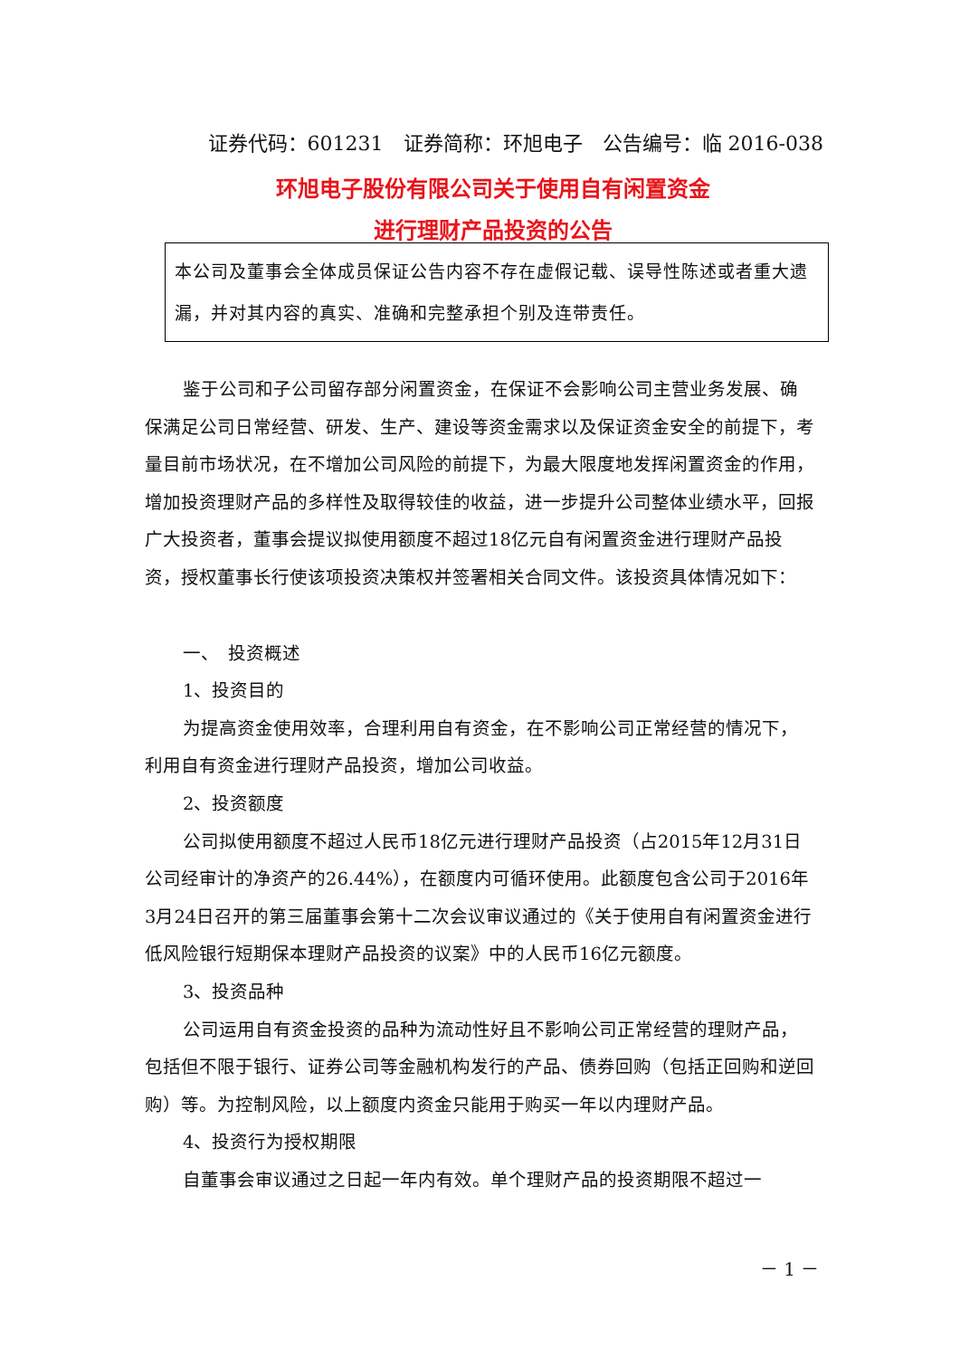证券代码：601231　证券简称：环旭电子　公告编号：临 2016-038
环旭电子股份有限公司关于使用自有闲置资金
进行理财产品投资的公告
本公司及董事会全体成员保证公告内容不存在虚假记载、误导性陈述或者重大遗漏，并对其内容的真实、准确和完整承担个别及连带责任。
鉴于公司和子公司留存部分闲置资金，在保证不会影响公司主营业务发展、确保满足公司日常经营、研发、生产、建设等资金需求以及保证资金安全的前提下，考量目前市场状况，在不增加公司风险的前提下，为最大限度地发挥闲置资金的作用，增加投资理财产品的多样性及取得较佳的收益，进一步提升公司整体业绩水平，回报广大投资者，董事会提议拟使用额度不超过18亿元自有闲置资金进行理财产品投资，授权董事长行使该项投资决策权并签署相关合同文件。该投资具体情况如下：
一、　投资概述
1、投资目的
为提高资金使用效率，合理利用自有资金，在不影响公司正常经营的情况下，利用自有资金进行理财产品投资，增加公司收益。
2、投资额度
公司拟使用额度不超过人民币18亿元进行理财产品投资（占2015年12月31日公司经审计的净资产的26.44%），在额度内可循环使用。此额度包含公司于2016年3月24日召开的第三届董事会第十二次会议审议通过的《关于使用自有闲置资金进行低风险银行短期保本理财产品投资的议案》中的人民币16亿元额度。
3、投资品种
公司运用自有资金投资的品种为流动性好且不影响公司正常经营的理财产品，包括但不限于银行、证券公司等金融机构发行的产品、债券回购（包括正回购和逆回购）等。为控制风险，以上额度内资金只能用于购买一年以内理财产品。
4、投资行为授权期限
自董事会审议通过之日起一年内有效。单个理财产品的投资期限不超过一
－ 1 －